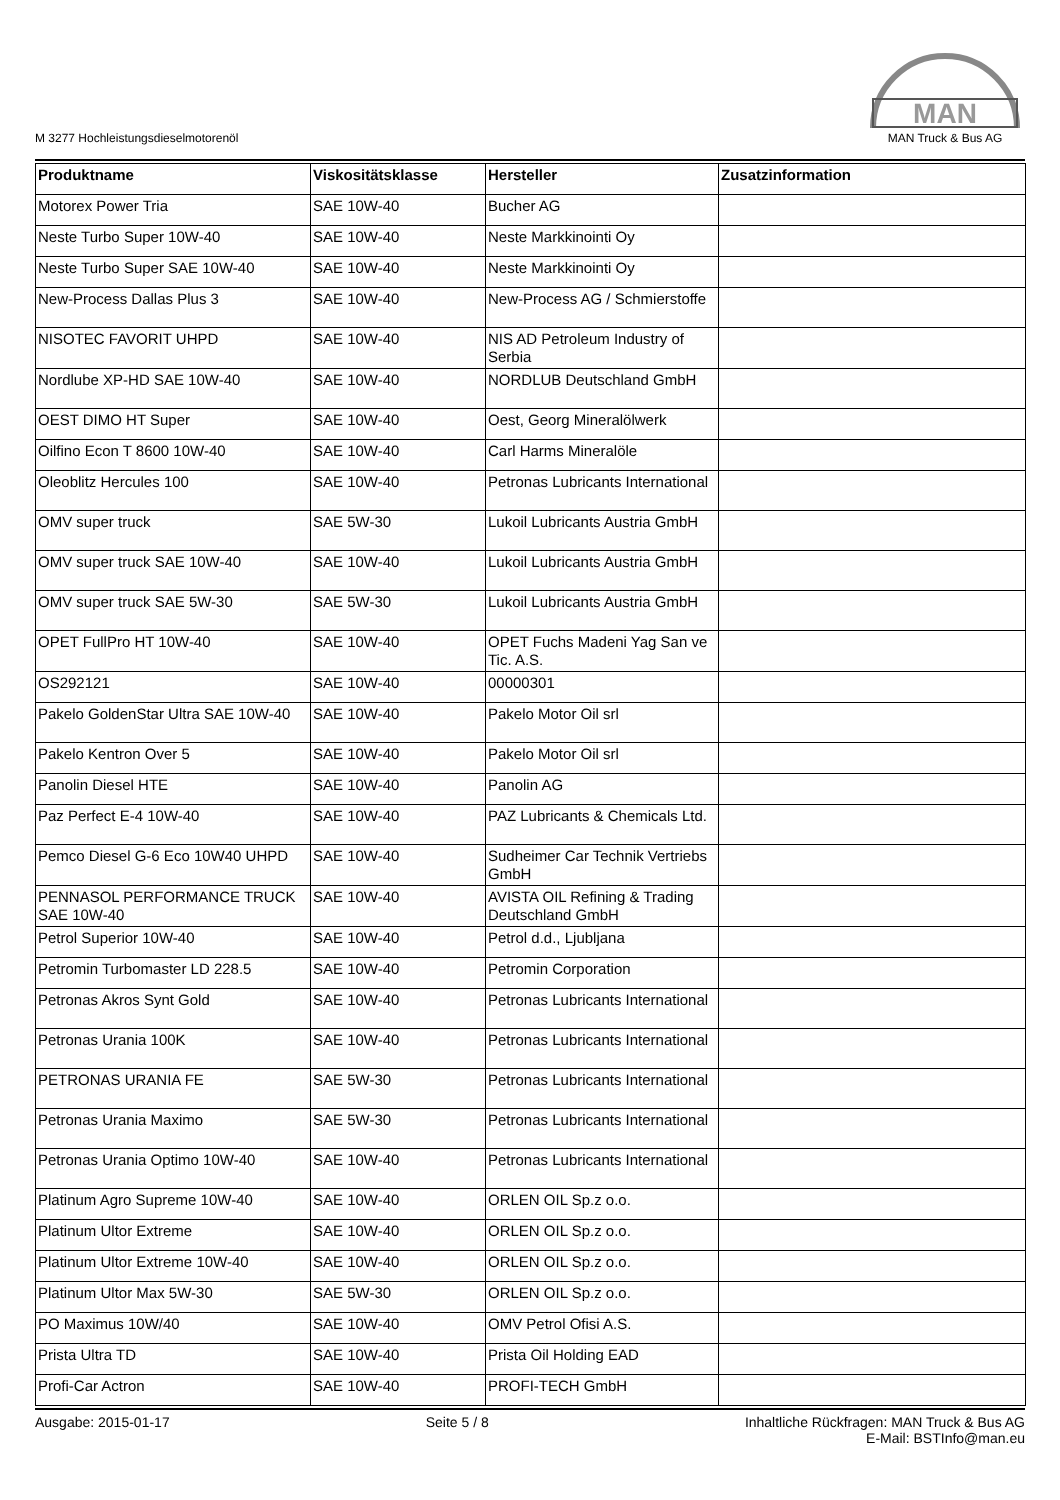M 3277 Hochleistungsdieselmotorenöl
MAN
MAN Truck & Bus AG
| Produktname | Viskositätsklasse | Hersteller | Zusatzinformation |
| --- | --- | --- | --- |
| Motorex Power Tria | SAE 10W-40 | Bucher AG | |
| Neste Turbo Super 10W-40 | SAE 10W-40 | Neste Markkinointi Oy | |
| Neste Turbo Super SAE 10W-40 | SAE 10W-40 | Neste Markkinointi Oy | |
| New-Process Dallas Plus 3 | SAE 10W-40 | New-Process AG / Schmierstoffe | |
| NISOTEC FAVORIT UHPD | SAE 10W-40 | NIS AD Petroleum Industry of Serbia | |
| Nordlube XP-HD SAE 10W-40 | SAE 10W-40 | NORDLUB Deutschland GmbH | |
| OEST DIMO HT Super | SAE 10W-40 | Oest, Georg Mineralölwerk | |
| Oilfino Econ T 8600 10W-40 | SAE 10W-40 | Carl Harms Mineralöle | |
| Oleoblitz Hercules 100 | SAE 10W-40 | Petronas Lubricants International | |
| OMV super truck | SAE 5W-30 | Lukoil Lubricants Austria GmbH | |
| OMV super truck SAE 10W-40 | SAE 10W-40 | Lukoil Lubricants Austria GmbH | |
| OMV super truck SAE 5W-30 | SAE 5W-30 | Lukoil Lubricants Austria GmbH | |
| OPET FullPro HT 10W-40 | SAE 10W-40 | OPET Fuchs Madeni Yag San ve Tic. A.S. | |
| OS292121 | SAE 10W-40 | 00000301 | |
| Pakelo GoldenStar Ultra SAE 10W-40 | SAE 10W-40 | Pakelo Motor Oil srl | |
| Pakelo Kentron Over 5 | SAE 10W-40 | Pakelo Motor Oil srl | |
| Panolin Diesel HTE | SAE 10W-40 | Panolin AG | |
| Paz Perfect E-4 10W-40 | SAE 10W-40 | PAZ Lubricants & Chemicals Ltd. | |
| Pemco Diesel G-6 Eco 10W40 UHPD | SAE 10W-40 | Sudheimer Car Technik Vertriebs GmbH | |
| PENNASOL PERFORMANCE TRUCK SAE 10W-40 | SAE 10W-40 | AVISTA OIL Refining & Trading Deutschland GmbH | |
| Petrol Superior 10W-40 | SAE 10W-40 | Petrol d.d., Ljubljana | |
| Petromin Turbomaster LD 228.5 | SAE 10W-40 | Petromin Corporation | |
| Petronas Akros Synt Gold | SAE 10W-40 | Petronas Lubricants International | |
| Petronas Urania 100K | SAE 10W-40 | Petronas Lubricants International | |
| PETRONAS URANIA FE | SAE 5W-30 | Petronas Lubricants International | |
| Petronas Urania Maximo | SAE 5W-30 | Petronas Lubricants International | |
| Petronas Urania Optimo 10W-40 | SAE 10W-40 | Petronas Lubricants International | |
| Platinum Agro Supreme 10W-40 | SAE 10W-40 | ORLEN OIL Sp.z o.o. | |
| Platinum Ultor Extreme | SAE 10W-40 | ORLEN OIL Sp.z o.o. | |
| Platinum Ultor Extreme 10W-40 | SAE 10W-40 | ORLEN OIL Sp.z o.o. | |
| Platinum Ultor Max 5W-30 | SAE 5W-30 | ORLEN OIL Sp.z o.o. | |
| PO Maximus 10W/40 | SAE 10W-40 | OMV Petrol Ofisi A.S. | |
| Prista Ultra TD | SAE 10W-40 | Prista Oil Holding EAD | |
| Profi-Car Actron | SAE 10W-40 | PROFI-TECH GmbH | |
Ausgabe: 2015-01-17 Seite 5 / 8 Inhaltliche Rückfragen: MAN Truck & Bus AG
E-Mail: BSTInfo@man.eu